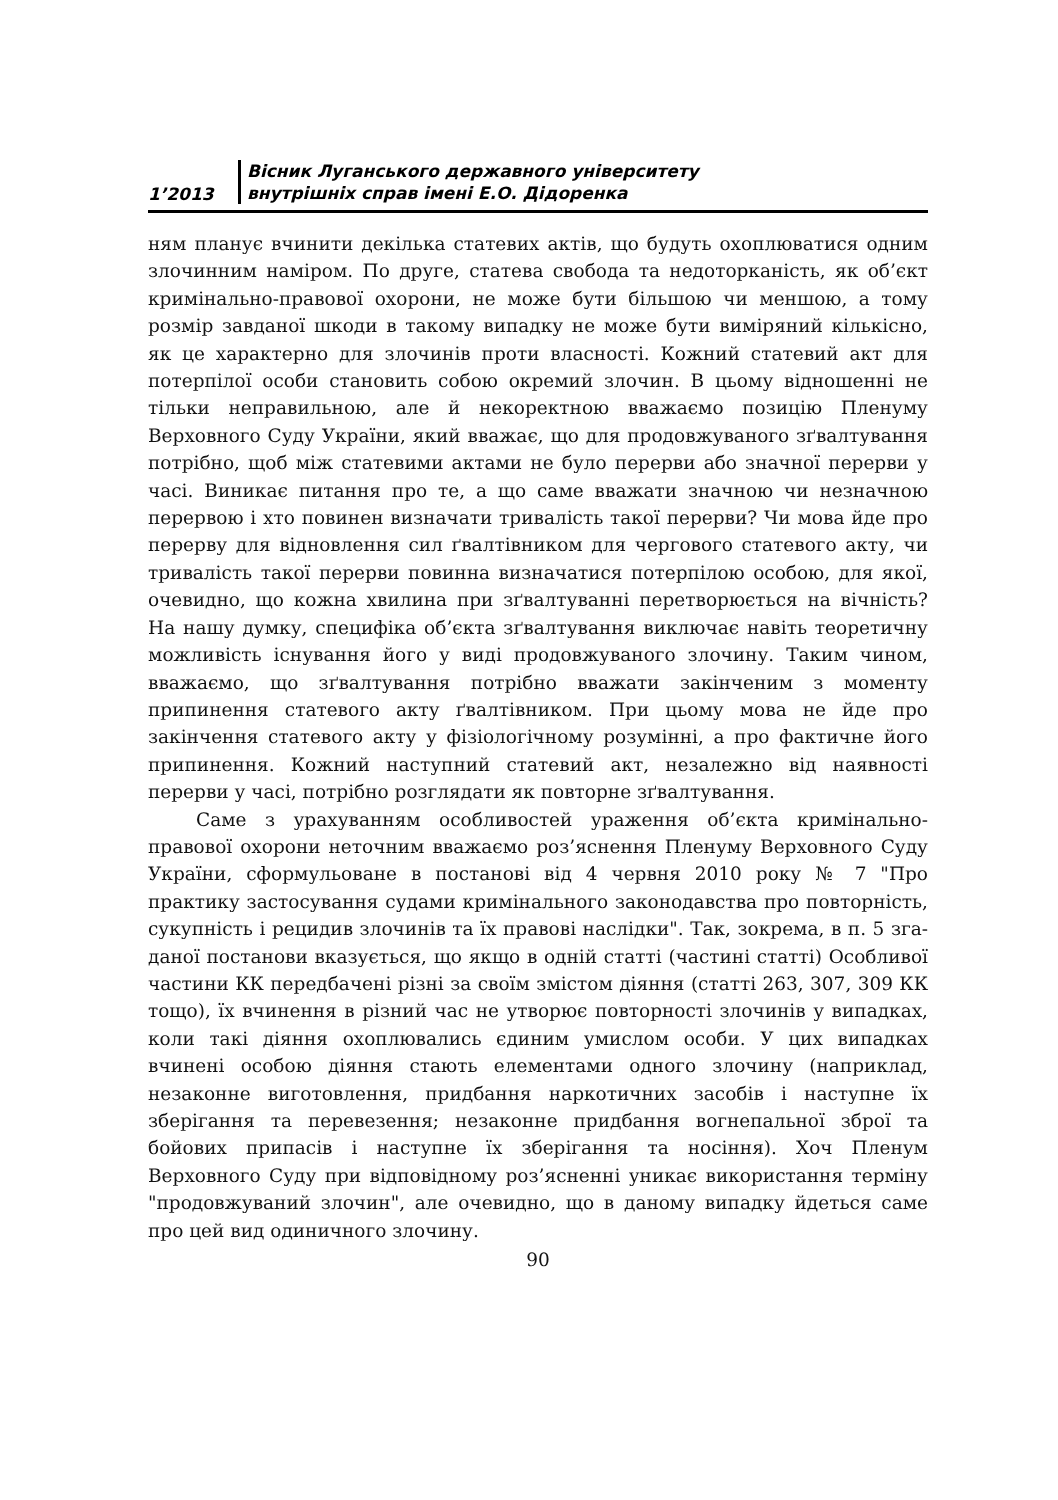1’2013 Вісник Луганського державного університету
внутрішніх справ імені Е.О. Дідоренка
ням планує вчинити декілька статевих актів, що будуть охоплюватися одним злочинним наміром. По друге, статева свобода та недоторканість, як об’єкт кримінально-правової охорони, не може бути більшою чи меншою, а тому розмір завданої шкоди в такому випадку не може бути виміряний кількісно, як це характерно для злочинів проти власності. Кожний статевий акт для потерпілої особи становить собою окремий злочин. В цьому відношенні не тільки неправильною, але й некоректною вважаємо позицію Пленуму Верховного Суду України, який вважає, що для продовжуваного зґвалтування потрібно, щоб між статевими актами не було перерви або значної перерви у часі. Виникає питання про те, а що саме вважати значною чи незначною перервою і хто повинен визначати тривалість такої перерви? Чи мова йде про перерву для відновлення сил ґвалтівником для чергового статевого акту, чи тривалість такої перерви повинна визначатися потерпілою особою, для якої, очевидно, що кожна хвилина при зґвалтуванні перетворюється на вічність? На нашу думку, специфіка об’єкта зґвалтування виключає навіть теоретичну можливість існування його у виді продовжуваного злочину. Таким чином, вважаємо, що зґвалтування потрібно вважати закінченим з моменту припинення статевого акту ґвалтівником. При цьому мова не йде про закінчення статевого акту у фізіологічному розумінні, а про фактичне його припинення. Кожний наступний статевий акт, незалежно від наявності перерви у часі, потрібно розглядати як повторне зґвалтування.
Саме з урахуванням особливостей ураження об’єкта кримінально-правової охорони неточним вважаємо роз’яснення Пленуму Верховного Суду України, сформульоване в постанові від 4 червня 2010 року № 7 "Про практику застосування судами кримінального законодавства про повторність, сукупність і рецидив злочинів та їх правові наслідки". Так, зокрема, в п. 5 зга­даної постанови вказується, що якщо в одній статті (частині статті) Особливої частини КК передбачені різні за своїм змістом діяння (статті 263, 307, 309 КК тощо), їх вчинення в різний час не утворює повторності злочинів у випадках, коли такі діяння охоплювались єдиним умислом особи. У цих випадках вчинені особою діяння стають елементами одного злочину (наприклад, незаконне виготовлення, придбання наркотичних засобів і наступне їх зберігання та перевезення; незаконне придбання вогнепальної зброї та бойових припасів і наступне їх зберігання та носіння). Хоч Пленум Верховного Суду при відповідному роз’ясненні уникає використання терміну "продовжуваний злочин", але очевидно, що в даному випадку йдеться саме про цей вид одиничного злочину.
90